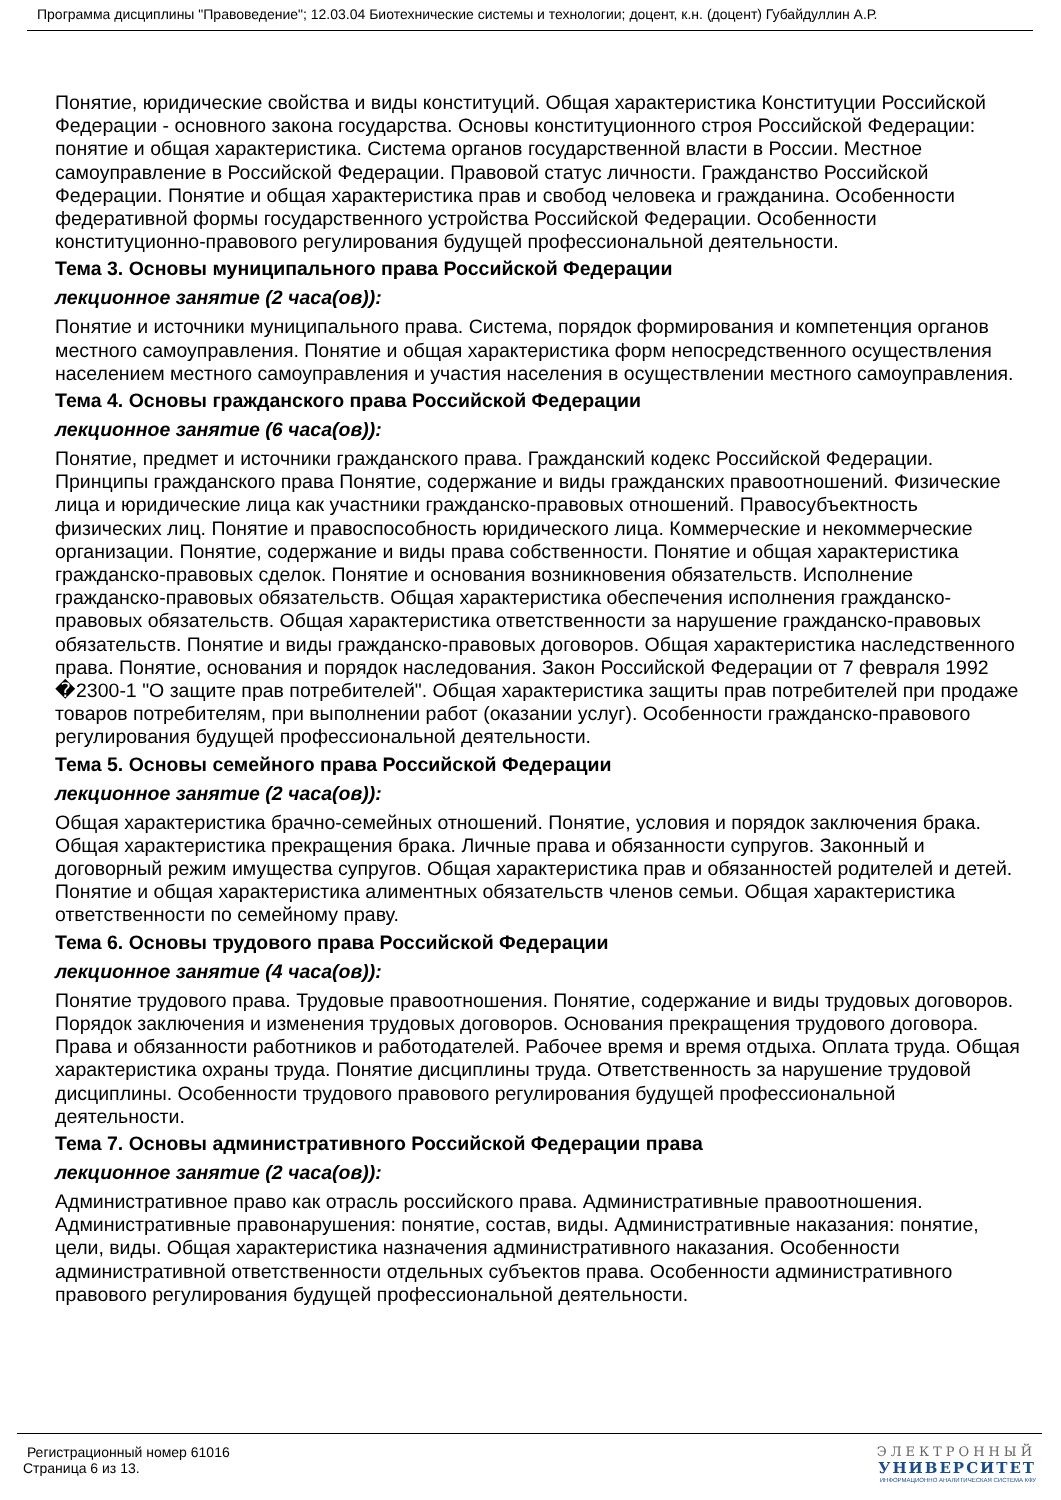Программа дисциплины "Правоведение"; 12.03.04 Биотехнические системы и технологии; доцент, к.н. (доцент) Губайдуллин А.Р.
Понятие, юридические свойства и виды конституций. Общая характеристика Конституции Российской Федерации - основного закона государства. Основы конституционного строя Российской Федерации: понятие и общая характеристика. Система органов государственной власти в России. Местное самоуправление в Российской Федерации. Правовой статус личности. Гражданство Российской Федерации. Понятие и общая характеристика прав и свобод человека и гражданина. Особенности федеративной формы государственного устройства Российской Федерации. Особенности конституционно-правового регулирования будущей профессиональной деятельности.
Тема 3. Основы муниципального права Российской Федерации
лекционное занятие (2 часа(ов)):
Понятие и источники муниципального права. Система, порядок формирования и компетенция органов местного самоуправления. Понятие и общая характеристика форм непосредственного осуществления населением местного самоуправления и участия населения в осуществлении местного самоуправления.
Тема 4. Основы гражданского права Российской Федерации
лекционное занятие (6 часа(ов)):
Понятие, предмет и источники гражданского права. Гражданский кодекс Российской Федерации. Принципы гражданского права Понятие, содержание и виды гражданских правоотношений. Физические лица и юридические лица как участники гражданско-правовых отношений. Правосубъектность физических лиц. Понятие и правоспособность юридического лица. Коммерческие и некоммерческие организации. Понятие, содержание и виды права собственности. Понятие и общая характеристика гражданско-правовых сделок. Понятие и основания возникновения обязательств. Исполнение гражданско-правовых обязательств. Общая характеристика обеспечения исполнения гражданско-правовых обязательств. Общая характеристика ответственности за нарушение гражданско-правовых обязательств. Понятие и виды гражданско-правовых договоров. Общая характеристика наследственного права. Понятие, основания и порядок наследования. Закон Российской Федерации от 7 февраля 1992 �2300-1 "О защите прав потребителей". Общая характеристика защиты прав потребителей при продаже товаров потребителям, при выполнении работ (оказании услуг). Особенности гражданско-правового регулирования будущей профессиональной деятельности.
Тема 5. Основы семейного права Российской Федерации
лекционное занятие (2 часа(ов)):
Общая характеристика брачно-семейных отношений. Понятие, условия и порядок заключения брака. Общая характеристика прекращения брака. Личные права и обязанности супругов. Законный и договорный режим имущества супругов. Общая характеристика прав и обязанностей родителей и детей. Понятие и общая характеристика алиментных обязательств членов семьи. Общая характеристика ответственности по семейному праву.
Тема 6. Основы трудового права Российской Федерации
лекционное занятие (4 часа(ов)):
Понятие трудового права. Трудовые правоотношения. Понятие, содержание и виды трудовых договоров. Порядок заключения и изменения трудовых договоров. Основания прекращения трудового договора. Права и обязанности работников и работодателей. Рабочее время и время отдыха. Оплата труда. Общая характеристика охраны труда. Понятие дисциплины труда. Ответственность за нарушение трудовой дисциплины. Особенности трудового правового регулирования будущей профессиональной деятельности.
Тема 7. Основы административного Российской Федерации права
лекционное занятие (2 часа(ов)):
Административное право как отрасль российского права. Административные правоотношения. Административные правонарушения: понятие, состав, виды. Административные наказания: понятие, цели, виды. Общая характеристика назначения административного наказания. Особенности административной ответственности отдельных субъектов права. Особенности административного правового регулирования будущей профессиональной деятельности.
Регистрационный номер 61016
Страница 6 из 13.
ЭЛЕКТРОННЫЙ
УНИВЕРСИТЕТ
ИНФОРМАЦИОННО АНАЛИТИЧЕСКАЯ СИСТЕМА КФУ